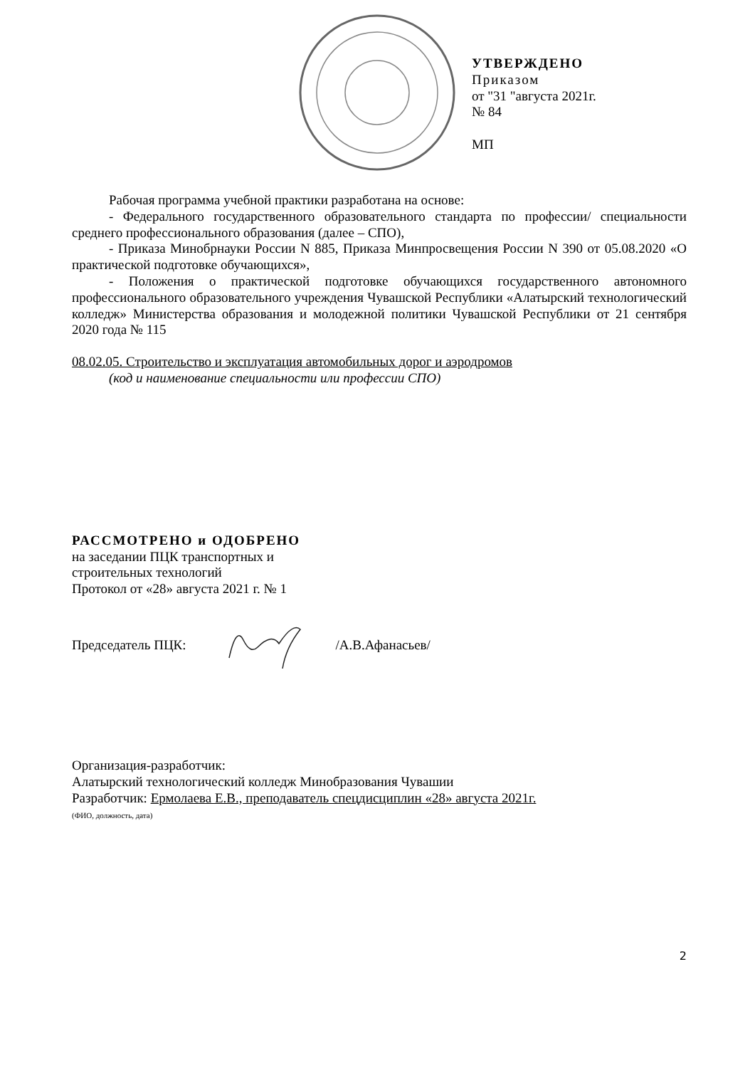УТВЕРЖДЕНО
Приказом
от "31 "августа 2021г.
№ 84
МП
Рабочая программа учебной практики разработана на основе:
- Федерального государственного образовательного стандарта по профессии/ специальности среднего профессионального образования (далее – СПО),
- Приказа Минобрнауки России N 885, Приказа Минпросвещения России N 390 от 05.08.2020 «О практической подготовке обучающихся»,
- Положения о практической подготовке обучающихся государственного автономного профессионального образовательного учреждения Чувашской Республики «Алатырский технологический колледж» Министерства образования и молодежной политики Чувашской Республики от 21 сентября 2020 года № 115
08.02.05. Строительство и эксплуатация автомобильных дорог и аэродромов
(код и наименование специальности или профессии СПО)
РАССМОТРЕНО и ОДОБРЕНО
на заседании ПЦК транспортных и
строительных технологий
Протокол от «28» августа 2021 г. № 1
Председатель ПЦК: /А.В.Афанасьев/
Организация-разработчик:
Алатырский технологический колледж Минобразования Чувашии
Разработчик: Ермолаева Е.В., преподаватель спецдисциплин «28» августа 2021г.
(ФИО, должность, дата)
2